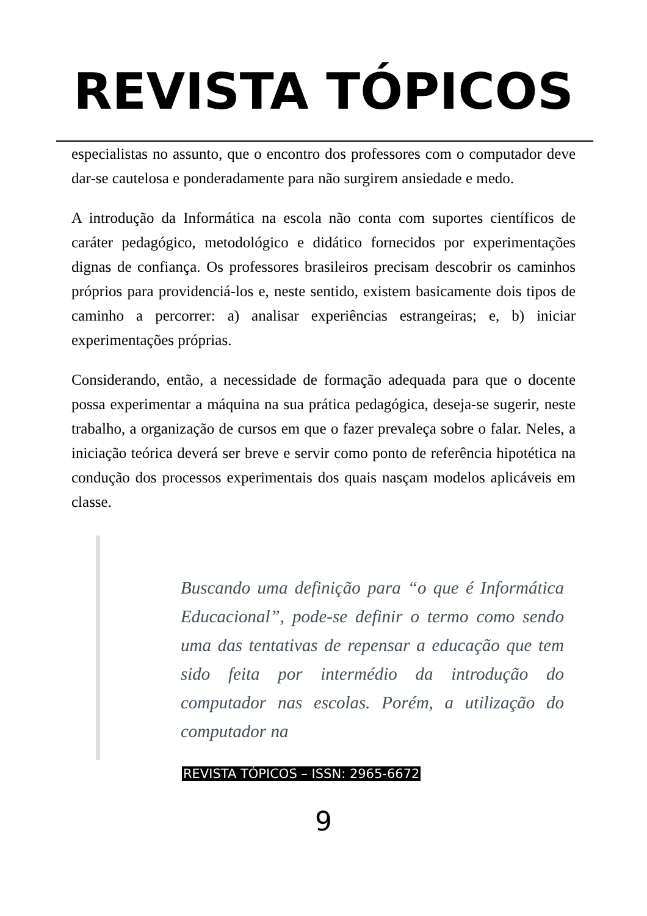REVISTA TÓPICOS
especialistas no assunto, que o encontro dos professores com o computador deve dar-se cautelosa e ponderadamente para não surgirem ansiedade e medo.
A introdução da Informática na escola não conta com suportes científicos de caráter pedagógico, metodológico e didático fornecidos por experimentações dignas de confiança. Os professores brasileiros precisam descobrir os caminhos próprios para providenciá-los e, neste sentido, existem basicamente dois tipos de caminho a percorrer: a) analisar experiências estrangeiras; e, b) iniciar experimentações próprias.
Considerando, então, a necessidade de formação adequada para que o docente possa experimentar a máquina na sua prática pedagógica, deseja-se sugerir, neste trabalho, a organização de cursos em que o fazer prevaleça sobre o falar. Neles, a iniciação teórica deverá ser breve e servir como ponto de referência hipotética na condução dos processos experimentais dos quais nasçam modelos aplicáveis em classe.
Buscando uma definição para “o que é Informática Educacional”, pode-se definir o termo como sendo uma das tentativas de repensar a educação que tem sido feita por intermédio da introdução do computador nas escolas. Porém, a utilização do computador na
REVISTA TÓPICOS – ISSN: 2965-6672
9